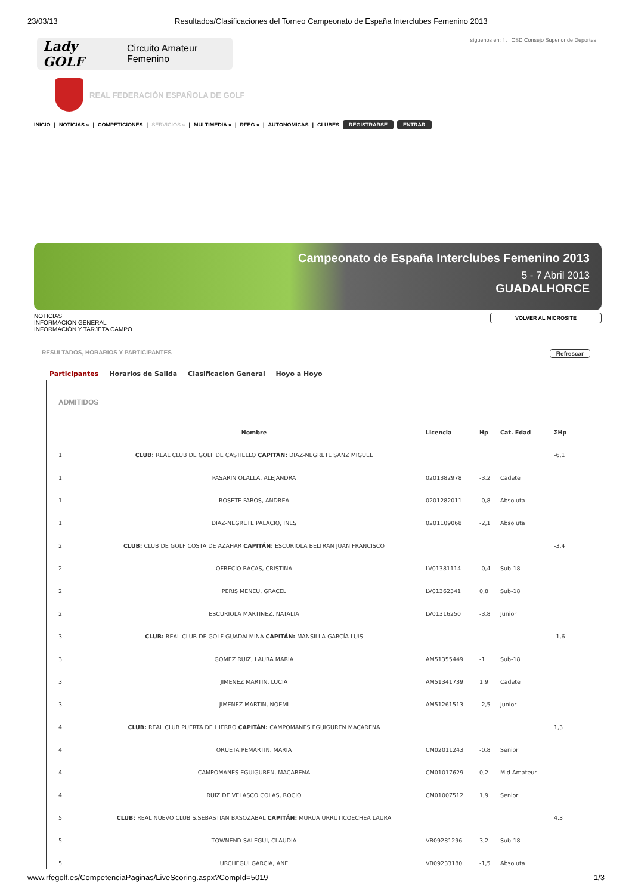23/03/13 Resultados/Clasificaciones del Torneo Campeonato de España Interclubes Femenino 2013
Lady GOLF Circuito Amateur Femenino
síguenos en: f t CSD Consejo Superior de Deportes
REAL FEDERACIÓN ESPAÑOLA DE GOLF
INICIO | NOTICIAS » | COMPETICIONES | SERVICIOS » | MULTIMEDIA » | RFEG » | AUTONÓMICAS | CLUBES REGISTRARSE ENTRAR
Campeonato de España Interclubes Femenino 2013
5 - 7 Abril 2013
GUADALHORCE
NOTICIAS
INFORMACION GENERAL
INFORMACIÓN Y TARJETA CAMPO
VOLVER AL MICROSITE
RESULTADOS, HORARIOS Y PARTICIPANTES Refrescar
Participantes Horarios de Salida Clasificacion General Hoyo a Hoyo
ADMITIDOS
| | Nombre | Licencia | Hp | Cat. Edad | ΣHp |
| --- | --- | --- | --- | --- | --- |
| 1 | CLUB: REAL CLUB DE GOLF DE CASTIELLO CAPITÁN: DIAZ-NEGRETE SANZ MIGUEL | | | | -6,1 |
| 1 | PASARIN OLALLA, ALEJANDRA | 0201382978 | -3,2 | Cadete | |
| 1 | ROSETE FABOS, ANDREA | 0201282011 | -0,8 | Absoluta | |
| 1 | DIAZ-NEGRETE PALACIO, INES | 0201109068 | -2,1 | Absoluta | |
| 2 | CLUB: CLUB DE GOLF COSTA DE AZAHAR CAPITÁN: ESCURIOLA BELTRAN JUAN FRANCISCO | | | | -3,4 |
| 2 | OFRECIO BACAS, CRISTINA | LV01381114 | -0,4 | Sub-18 | |
| 2 | PERIS MENEU, GRACEL | LV01362341 | 0,8 | Sub-18 | |
| 2 | ESCURIOLA MARTINEZ, NATALIA | LV01316250 | -3,8 | Junior | |
| 3 | CLUB: REAL CLUB DE GOLF GUADALMINA CAPITÁN: MANSILLA GARCÍA LUIS | | | | -1,6 |
| 3 | GOMEZ RUIZ, LAURA MARIA | AM51355449 | -1 | Sub-18 | |
| 3 | JIMENEZ MARTIN, LUCIA | AM51341739 | 1,9 | Cadete | |
| 3 | JIMENEZ MARTIN, NOEMI | AM51261513 | -2,5 | Junior | |
| 4 | CLUB: REAL CLUB PUERTA DE HIERRO CAPITÁN: CAMPOMANES EGUIGUREN MACARENA | | | | 1,3 |
| 4 | ORUETA PEMARTIN, MARIA | CM02011243 | -0,8 | Senior | |
| 4 | CAMPOMANES EGUIGUREN, MACARENA | CM01017629 | 0,2 | Mid-Amateur | |
| 4 | RUIZ DE VELASCO COLAS, ROCIO | CM01007512 | 1,9 | Senior | |
| 5 | CLUB: REAL NUEVO CLUB S.SEBASTIAN BASOZABAL CAPITÁN: MURUA URRUTICOECHEA LAURA | | | | 4,3 |
| 5 | TOWNEND SALEGUI, CLAUDIA | VB09281296 | 3,2 | Sub-18 | |
| 5 | URCHEGUI GARCIA, ANE | VB09233180 | -1,5 | Absoluta | |
www.rfegolf.es/CompetenciaPaginas/LiveScoring.aspx?CompId=5019 1/3